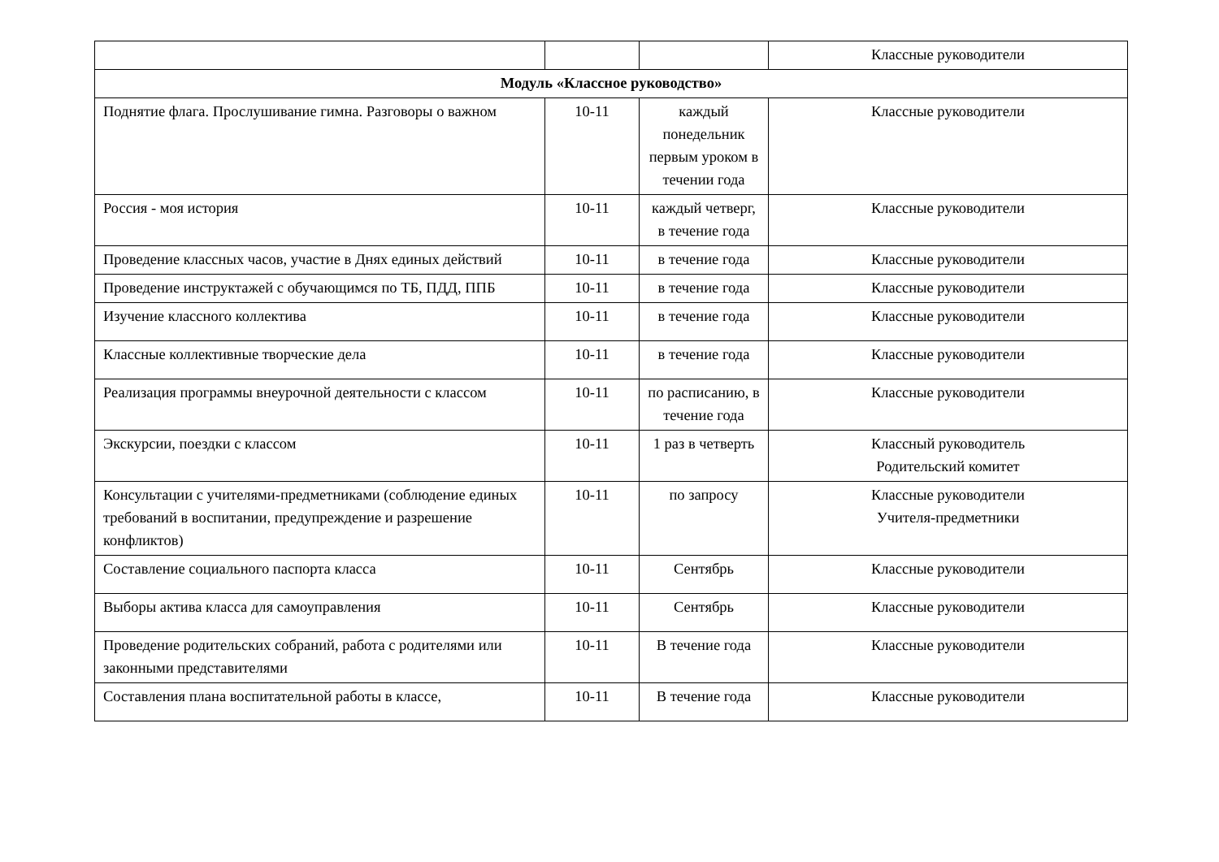| | | | Классные руководители |
| Модуль «Классное руководство» | | | |
| Поднятие флага. Прослушивание гимна. Разговоры о важном | 10-11 | каждый понедельник первым уроком в течении года | Классные руководители |
| Россия - моя история | 10-11 | каждый четверг, в течение года | Классные руководители |
| Проведение классных часов, участие в Днях единых действий | 10-11 | в течение года | Классные руководители |
| Проведение инструктажей с обучающимся по ТБ, ПДД, ППБ | 10-11 | в течение года | Классные руководители |
| Изучение классного коллектива | 10-11 | в течение года | Классные руководители |
| Классные коллективные творческие дела | 10-11 | в течение года | Классные руководители |
| Реализация программы внеурочной деятельности с классом | 10-11 | по расписанию, в течение года | Классные руководители |
| Экскурсии, поездки с классом | 10-11 | 1 раз в четверть | Классный руководитель Родительский комитет |
| Консультации с учителями-предметниками (соблюдение единых требований в воспитании, предупреждение и разрешение конфликтов) | 10-11 | по запросу | Классные руководители Учителя-предметники |
| Составление социального паспорта класса | 10-11 | Сентябрь | Классные руководители |
| Выборы актива класса для самоуправления | 10-11 | Сентябрь | Классные руководители |
| Проведение родительских собраний, работа с родителями или законными представителями | 10-11 | В течение года | Классные руководители |
| Составления плана воспитательной работы в классе, | 10-11 | В течение года | Классные руководители |